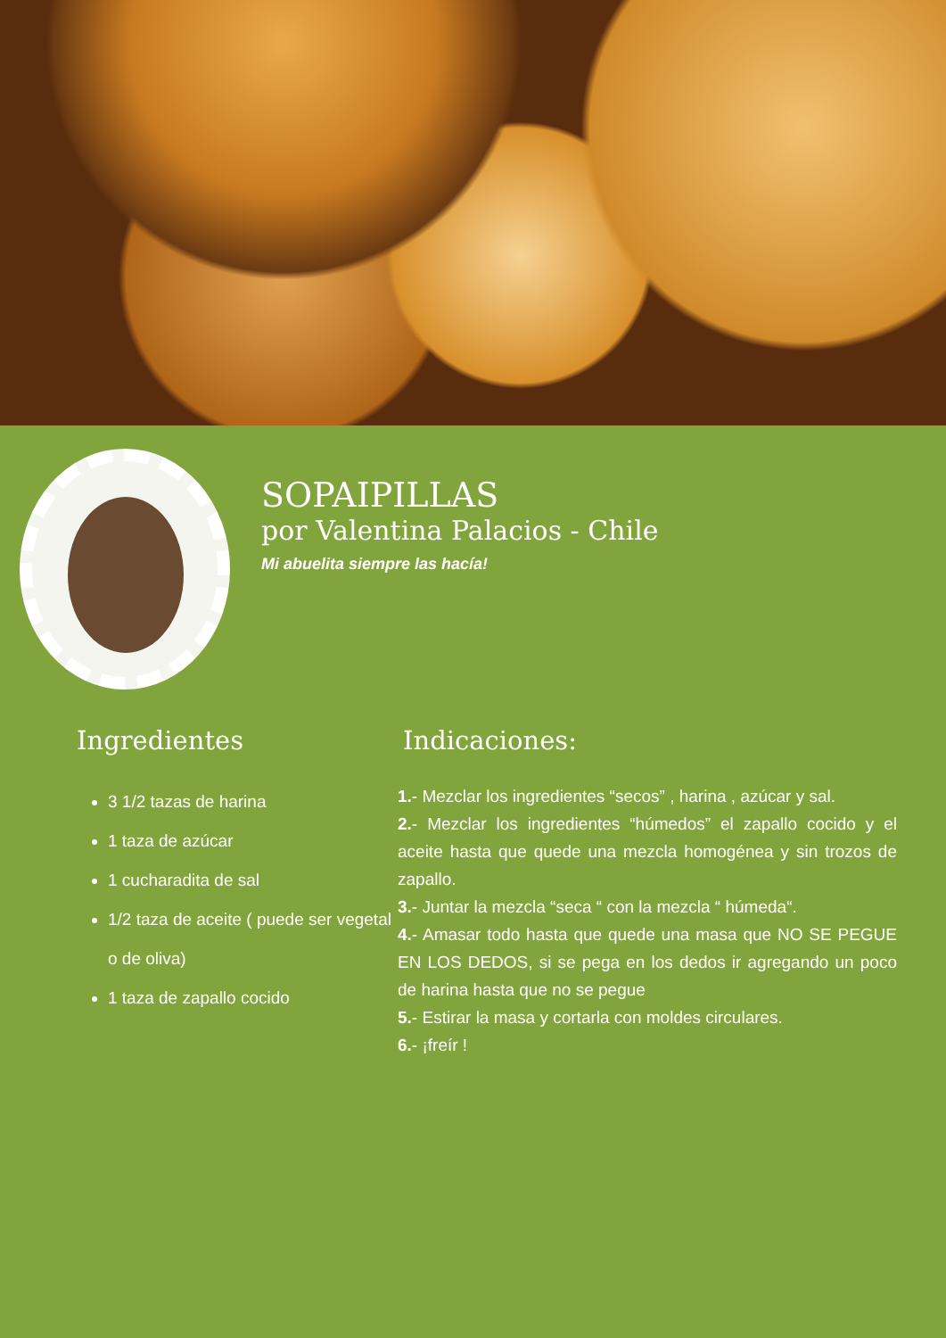SOPAIPILLAS
por Valentina Palacios - Chile
Mi abuelita siempre las hacía!
Ingredientes
3 1/2 tazas de harina
1 taza de azúcar
1 cucharadita de sal
1/2 taza de aceite ( puede ser vegetal o de oliva)
1 taza de zapallo cocido
Indicaciones:
1.- Mezclar los ingredientes “secos” , harina , azúcar y sal.
2.- Mezclar los ingredientes “húmedos” el zapallo cocido y el aceite hasta que quede una mezcla homogénea y sin trozos de zapallo.
3.- Juntar la mezcla “seca “ con la mezcla “ húmeda“.
4.- Amasar todo hasta que quede una masa que NO SE PEGUE EN LOS DEDOS, si se pega en los dedos ir agregando un poco de harina hasta que no se pegue
5.- Estirar la masa y cortarla con moldes circulares.
6.- ¡freír !